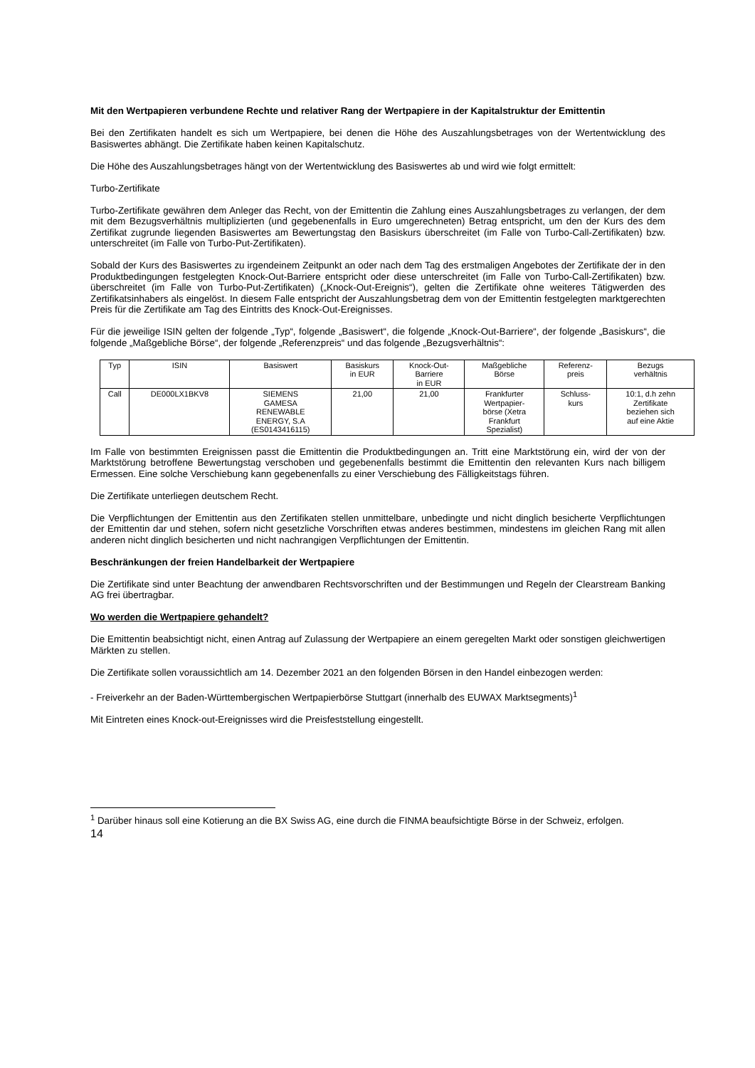Mit den Wertpapieren verbundene Rechte und relativer Rang der Wertpapiere in der Kapitalstruktur der Emittentin
Bei den Zertifikaten handelt es sich um Wertpapiere, bei denen die Höhe des Auszahlungsbetrages von der Wertentwicklung des Basiswertes abhängt. Die Zertifikate haben keinen Kapitalschutz.
Die Höhe des Auszahlungsbetrages hängt von der Wertentwicklung des Basiswertes ab und wird wie folgt ermittelt:
Turbo-Zertifikate
Turbo-Zertifikate gewähren dem Anleger das Recht, von der Emittentin die Zahlung eines Auszahlungsbetrages zu verlangen, der dem mit dem Bezugsverhältnis multiplizierten (und gegebenenfalls in Euro umgerechneten) Betrag entspricht, um den der Kurs des dem Zertifikat zugrunde liegenden Basiswertes am Bewertungstag den Basiskurs überschreitet (im Falle von Turbo-Call-Zertifikaten) bzw. unterschreitet (im Falle von Turbo-Put-Zertifikaten).
Sobald der Kurs des Basiswertes zu irgendeinem Zeitpunkt an oder nach dem Tag des erstmaligen Angebotes der Zertifikate der in den Produktbedingungen festgelegten Knock-Out-Barriere entspricht oder diese unterschreitet (im Falle von Turbo-Call-Zertifikaten) bzw. überschreitet (im Falle von Turbo-Put-Zertifikaten) („Knock-Out-Ereignis“), gelten die Zertifikate ohne weiteres Tätigwerden des Zertifikatsinhabers als eingelöst. In diesem Falle entspricht der Auszahlungsbetrag dem von der Emittentin festgelegten marktgerechten Preis für die Zertifikate am Tag des Eintritts des Knock-Out-Ereignisses.
Für die jeweilige ISIN gelten der folgende „Typ“, folgende „Basiswert“, die folgende „Knock-Out-Barriere“, der folgende „Basiskurs“, die folgende „Maßgebliche Börse“, der folgende „Referenzpreis“ und das folgende „Bezugsverhältnis“:
| Typ | ISIN | Basiswert | Basiskurs in EUR | Knock-Out- Barriere in EUR | Maßgebliche Börse | Referenz- preis | Bezugs verhältnis |
| --- | --- | --- | --- | --- | --- | --- | --- |
| Call | DE000LX1BKV8 | SIEMENS GAMESA RENEWABLE ENERGY, S.A (ES0143416115) | 21,00 | 21,00 | Frankfurter Wertpapier- börse (Xetra Frankfurt Spezialist) | Schluss- kurs | 10:1, d.h zehn Zertifikate beziehen sich auf eine Aktie |
Im Falle von bestimmten Ereignissen passt die Emittentin die Produktbedingungen an. Tritt eine Marktstörung ein, wird der von der Marktstörung betroffene Bewertungstag verschoben und gegebenenfalls bestimmt die Emittentin den relevanten Kurs nach billigem Ermessen. Eine solche Verschiebung kann gegebenenfalls zu einer Verschiebung des Fälligkeitstags führen.
Die Zertifikate unterliegen deutschem Recht.
Die Verpflichtungen der Emittentin aus den Zertifikaten stellen unmittelbare, unbedingte und nicht dinglich besicherte Verpflichtungen der Emittentin dar und stehen, sofern nicht gesetzliche Vorschriften etwas anderes bestimmen, mindestens im gleichen Rang mit allen anderen nicht dinglich besicherten und nicht nachrangigen Verpflichtungen der Emittentin.
Beschränkungen der freien Handelbarkeit der Wertpapiere
Die Zertifikate sind unter Beachtung der anwendbaren Rechtsvorschriften und der Bestimmungen und Regeln der Clearstream Banking AG frei übertragbar.
Wo werden die Wertpapiere gehandelt?
Die Emittentin beabsichtigt nicht, einen Antrag auf Zulassung der Wertpapiere an einem geregelten Markt oder sonstigen gleichwertigen Märkten zu stellen.
Die Zertifikate sollen voraussichtlich am 14. Dezember 2021 an den folgenden Börsen in den Handel einbezogen werden:
- Freiverkehr an der Baden-Württembergischen Wertpapierbörse Stuttgart (innerhalb des EUWAX Marktsegments)<sup>1</sup>
Mit Eintreten eines Knock-out-Ereignisses wird die Preisfeststellung eingestellt.
<sup>1</sup> Darüber hinaus soll eine Kotierung an die BX Swiss AG, eine durch die FINMA beaufsichtigte Börse in der Schweiz, erfolgen.
14